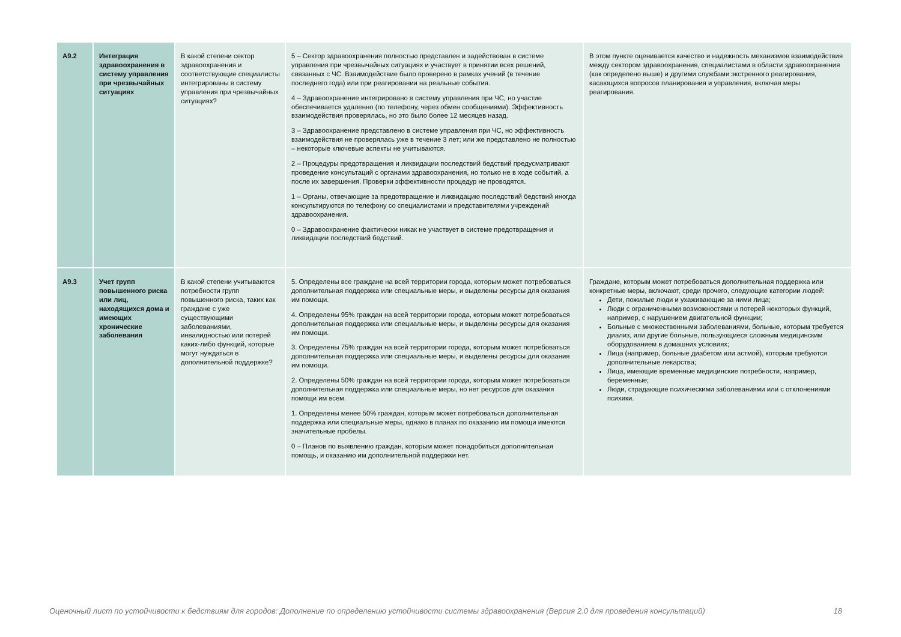| A9.2 | Интеграция здравоохранения в систему управления при чрезвычайных ситуациях | В какой степени сектор здравоохранения и соответствующие специалисты интегрированы в систему управления при чрезвычайных ситуациях? | 5 – Сектор здравоохранения полностью представлен и задействован в системе управления при чрезвычайных ситуациях и участвует в принятии всех решений, связанных с ЧС. Взаимодействие было проверено в рамках учений (в течение последнего года) или при реагировании на реальные события. 4 – Здравоохранение интегрировано в систему управления при ЧС, но участие обеспечивается удаленно (по телефону, через обмен сообщениями). Эффективность взаимодействия проверялась, но это было более 12 месяцев назад. 3 – Здравоохранение представлено в системе управления при ЧС, но эффективность взаимодействия не проверялась уже в течение 3 лет; или же представлено не полностью – некоторые ключевые аспекты не учитываются. 2 – Процедуры предотвращения и ликвидации последствий бедствий предусматривают проведение консультаций с органами здравоохранения, но только не в ходе событий, а после их завершения. Проверки эффективности процедур не проводятся. 1 – Органы, отвечающие за предотвращение и ликвидацию последствий бедствий иногда консультируются по телефону со специалистами и представителями учреждений здравоохранения. 0 – Здравоохранение фактически никак не участвует в системе предотвращения и ликвидации последствий бедствий. | В этом пункте оценивается качество и надежность механизмов взаимодействия между сектором здравоохранения, специалистами в области здравоохранения (как определено выше) и другими службами экстренного реагирования, касающихся вопросов планирования и управления, включая меры реагирования. |
| A9.3 | Учет групп повышенного риска или лиц, находящихся дома и имеющих хронические заболевания | В какой степени учитываются потребности групп повышенного риска, таких как граждане с уже существующими заболеваниями, инвалидностью или потерей каких-либо функций, которые могут нуждаться в дополнительной поддержке? | 5. Определены все граждане на всей территории города, которым может потребоваться дополнительная поддержка или специальные меры, и выделены ресурсы для оказания им помощи. 4. Определены 95% граждан на всей территории города, которым может потребоваться дополнительная поддержка или специальные меры, и выделены ресурсы для оказания им помощи. 3. Определены 75% граждан на всей территории города, которым может потребоваться дополнительная поддержка или специальные меры, и выделены ресурсы для оказания им помощи. 2. Определены 50% граждан на всей территории города, которым может потребоваться дополнительная поддержка или специальные меры, но нет ресурсов для оказания помощи им всем. 1. Определены менее 50% граждан, которым может потребоваться дополнительная поддержка или специальные меры, однако в планах по оказанию им помощи имеются значительные пробелы. 0 – Планов по выявлению граждан, которым может понадобиться дополнительная помощь, и оказанию им дополнительной поддержки нет. | Граждане, которым может потребоваться дополнительная поддержка или конкретные меры, включают, среди прочего, следующие категории людей: Дети, пожилые люди и ухаживающие за ними лица; Люди с ограниченными возможностями и потерей некоторых функций, например, с нарушением двигательной функции; Больные с множественными заболеваниями, больные, которым требуется диализ, или другие больные, пользующиеся сложным медицинским оборудованием в домашних условиях; Лица (например, больные диабетом или астмой), которым требуются дополнительные лекарства; Лица, имеющие временные медицинские потребности, например, беременные; Люди, страдающие психическими заболеваниями или с отклонениями психики. |
Оценочный лист по устойчивости к бедствиям для городов: Дополнение по определению устойчивости системы здравоохранения (Версия 2.0 для проведения консультаций) 18